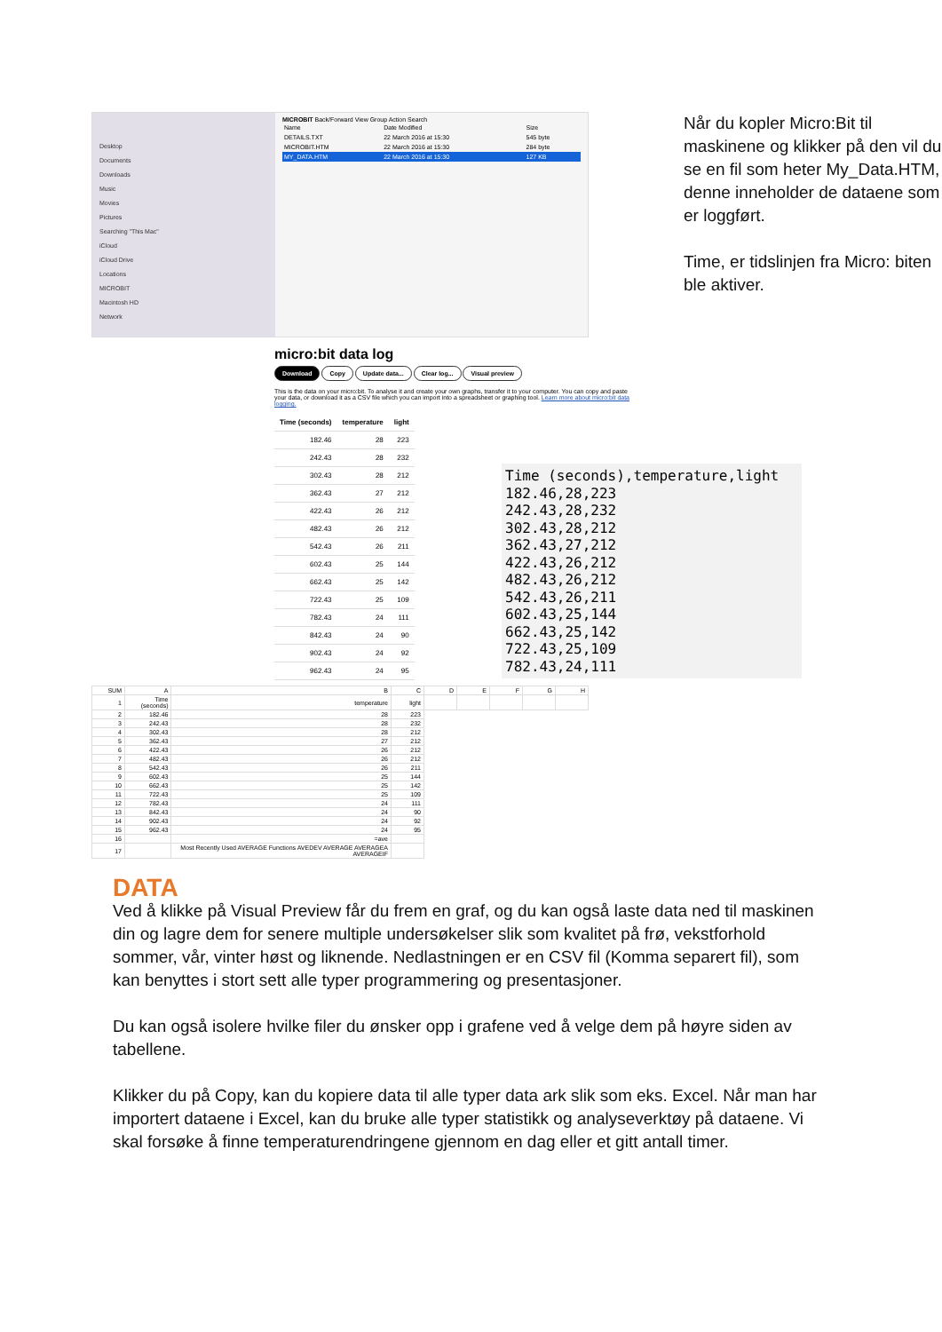Desktop
Documents
Downloads
Music
Movies
Pictures
Searching "This Mac"
iCloud
iCloud Drive
Locations
MICROBIT
Macintosh HD
Network
MICROBIT Back/Forward View Group Action Search
| Name | Date Modified | Size |
| DETAILS.TXT | 22 March 2016 at 15:30 | 545 byte |
| MICROBIT.HTM | 22 March 2016 at 15:30 | 284 byte |
| MY_DATA.HTM | 22 March 2016 at 15:30 | 127 KB |
micro:bit data log
Download Copy Update data... Clear log... Visual preview
This is the data on your micro:bit. To analyse it and create your own graphs, transfer it to your computer. You can copy and paste your data, or download it as a CSV file which you can import into a spreadsheet or graphing tool. Learn more about micro:bit data logging.
| Time (seconds) | temperature | light |
| --- | --- | --- |
| 182.46 | 28 | 223 |
| 242.43 | 28 | 232 |
| 302.43 | 28 | 212 |
| 362.43 | 27 | 212 |
| 422.43 | 26 | 212 |
| 482.43 | 26 | 212 |
| 542.43 | 26 | 211 |
| 602.43 | 25 | 144 |
| 662.43 | 25 | 142 |
| 722.43 | 25 | 109 |
| 782.43 | 24 | 111 |
| 842.43 | 24 | 90 |
| 902.43 | 24 | 92 |
| 962.43 | 24 | 95 |
Time (seconds),temperature,light
182.46,28,223
242.43,28,232
302.43,28,212
362.43,27,212
422.43,26,212
482.43,26,212
542.43,26,211
602.43,25,144
662.43,25,142
722.43,25,109
782.43,24,111
| SUM | A | B | C | D | E | F | G | H |
| 1 | Time (seconds) | temperature | light | | | | | |
| 2 | 182.46 | 28 | 223 | | | | | |
| 3 | 242.43 | 28 | 232 | | | | | |
| 4 | 302.43 | 28 | 212 | | | | | |
| 5 | 362.43 | 27 | 212 | | | | | |
| 6 | 422.43 | 26 | 212 | | | | | |
| 7 | 482.43 | 26 | 212 | | | | | |
| 8 | 542.43 | 26 | 211 | | | | | |
| 9 | 602.43 | 25 | 144 | | | | | |
| 10 | 662.43 | 25 | 142 | | | | | |
| 11 | 722.43 | 25 | 109 | | | | | |
| 12 | 782.43 | 24 | 111 | | | | | |
| 13 | 842.43 | 24 | 90 | | | | | |
| 14 | 902.43 | 24 | 92 | | | | | |
| 15 | 962.43 | 24 | 95 | | | | | |
| 16 | | =ave | | | | | | |
| 17 | | Most Recently Used AVERAGE Functions AVEDEV AVERAGE AVERAGEA AVERAGEIF | | | | | | |
Når du kopler Micro:Bit til maskinene og klikker på den vil du se en fil som heter My_Data.HTM, denne inneholder de dataene som er loggført.
Time, er tidslinjen fra Micro: biten ble aktiver.
DATA
Ved å klikke på Visual Preview får du frem en graf, og du kan også laste data ned til maskinen din og lagre dem for senere multiple undersøkelser slik som kvalitet på frø, vekstforhold sommer, vår, vinter høst og liknende. Nedlastningen er en CSV fil (Komma separert fil), som kan benyttes i stort sett alle typer programmering og presentasjoner.
Du kan også isolere hvilke filer du ønsker opp i grafene ved å velge dem på høyre siden av tabellene.
Klikker du på Copy, kan du kopiere data til alle typer data ark slik som eks. Excel. Når man har importert dataene i Excel, kan du bruke alle typer statistikk og analyseverktøy på dataene. Vi skal forsøke å finne temperaturendringene gjennom en dag eller et gitt antall timer.